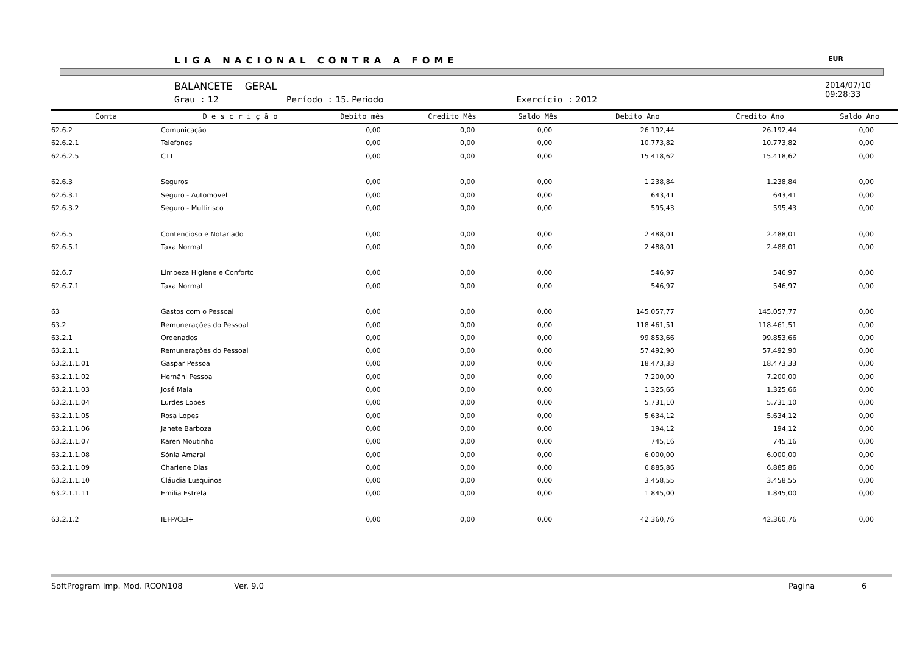LIGA NACIONAL CONTRA A FOME EUR
BALANCETE GERAL
Grau : 12 Período : 15. Periodo Exercício : 2012
2014/07/10
09:28:33
| Conta | D e s c r i ç ã o | Debito mês | Credito Mês | Saldo Mês | Debito Ano | Credito Ano | Saldo Ano |
| --- | --- | --- | --- | --- | --- | --- | --- |
| 62.6.2 | Comunicação | 0,00 | 0,00 | 0,00 | 26.192,44 | 26.192,44 | 0,00 |
| 62.6.2.1 | Telefones | 0,00 | 0,00 | 0,00 | 10.773,82 | 10.773,82 | 0,00 |
| 62.6.2.5 | CTT | 0,00 | 0,00 | 0,00 | 15.418,62 | 15.418,62 | 0,00 |
| 62.6.3 | Seguros | 0,00 | 0,00 | 0,00 | 1.238,84 | 1.238,84 | 0,00 |
| 62.6.3.1 | Seguro - Automovel | 0,00 | 0,00 | 0,00 | 643,41 | 643,41 | 0,00 |
| 62.6.3.2 | Seguro - Multirisco | 0,00 | 0,00 | 0,00 | 595,43 | 595,43 | 0,00 |
| 62.6.5 | Contencioso e Notariado | 0,00 | 0,00 | 0,00 | 2.488,01 | 2.488,01 | 0,00 |
| 62.6.5.1 | Taxa Normal | 0,00 | 0,00 | 0,00 | 2.488,01 | 2.488,01 | 0,00 |
| 62.6.7 | Limpeza Higiene e Conforto | 0,00 | 0,00 | 0,00 | 546,97 | 546,97 | 0,00 |
| 62.6.7.1 | Taxa Normal | 0,00 | 0,00 | 0,00 | 546,97 | 546,97 | 0,00 |
| 63 | Gastos com o Pessoal | 0,00 | 0,00 | 0,00 | 145.057,77 | 145.057,77 | 0,00 |
| 63.2 | Remunerações do Pessoal | 0,00 | 0,00 | 0,00 | 118.461,51 | 118.461,51 | 0,00 |
| 63.2.1 | Ordenados | 0,00 | 0,00 | 0,00 | 99.853,66 | 99.853,66 | 0,00 |
| 63.2.1.1 | Remunerações do Pessoal | 0,00 | 0,00 | 0,00 | 57.492,90 | 57.492,90 | 0,00 |
| 63.2.1.1.01 | Gaspar Pessoa | 0,00 | 0,00 | 0,00 | 18.473,33 | 18.473,33 | 0,00 |
| 63.2.1.1.02 | Hernâni Pessoa | 0,00 | 0,00 | 0,00 | 7.200,00 | 7.200,00 | 0,00 |
| 63.2.1.1.03 | José Maia | 0,00 | 0,00 | 0,00 | 1.325,66 | 1.325,66 | 0,00 |
| 63.2.1.1.04 | Lurdes Lopes | 0,00 | 0,00 | 0,00 | 5.731,10 | 5.731,10 | 0,00 |
| 63.2.1.1.05 | Rosa Lopes | 0,00 | 0,00 | 0,00 | 5.634,12 | 5.634,12 | 0,00 |
| 63.2.1.1.06 | Janete Barboza | 0,00 | 0,00 | 0,00 | 194,12 | 194,12 | 0,00 |
| 63.2.1.1.07 | Karen Moutinho | 0,00 | 0,00 | 0,00 | 745,16 | 745,16 | 0,00 |
| 63.2.1.1.08 | Sónia Amaral | 0,00 | 0,00 | 0,00 | 6.000,00 | 6.000,00 | 0,00 |
| 63.2.1.1.09 | Charlene Dias | 0,00 | 0,00 | 0,00 | 6.885,86 | 6.885,86 | 0,00 |
| 63.2.1.1.10 | Cláudia Lusquinos | 0,00 | 0,00 | 0,00 | 3.458,55 | 3.458,55 | 0,00 |
| 63.2.1.1.11 | Emilia Estrela | 0,00 | 0,00 | 0,00 | 1.845,00 | 1.845,00 | 0,00 |
| 63.2.1.2 | IEFP/CEI+ | 0,00 | 0,00 | 0,00 | 42.360,76 | 42.360,76 | 0,00 |
SoftProgram Imp. Mod. RCON108 Ver. 9.0 Pagina 6